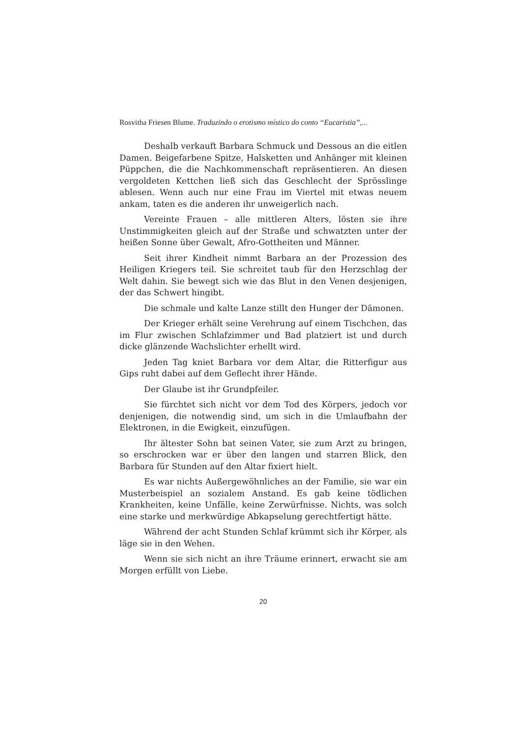Rosvitha Friesen Blume. Traduzindo o erotismo místico do conto “Eucaristia”,...
Deshalb verkauft Barbara Schmuck und Dessous an die eitlen Damen. Beigefarbene Spitze, Halsketten und Anhänger mit kleinen Püppchen, die die Nachkommenschaft repräsentieren. An diesen vergoldeten Kettchen ließ sich das Geschlecht der Sprösslinge ablesen. Wenn auch nur eine Frau im Viertel mit etwas neuem ankam, taten es die anderen ihr unweigerlich nach.
Vereinte Frauen – alle mittleren Alters, lösten sie ihre Unstimmigkeiten gleich auf der Straße und schwatzten unter der heißen Sonne über Gewalt, Afro-Gottheiten und Männer.
Seit ihrer Kindheit nimmt Barbara an der Prozession des Heiligen Kriegers teil. Sie schreitet taub für den Herzschlag der Welt dahin. Sie bewegt sich wie das Blut in den Venen desjenigen, der das Schwert hingibt.
Die schmale und kalte Lanze stillt den Hunger der Dämonen.
Der Krieger erhält seine Verehrung auf einem Tischchen, das im Flur zwischen Schlafzimmer und Bad platziert ist und durch dicke glänzende Wachslichter erhellt wird.
Jeden Tag kniet Barbara vor dem Altar, die Ritterfigur aus Gips ruht dabei auf dem Geflecht ihrer Hände.
Der Glaube ist ihr Grundpfeiler.
Sie fürchtet sich nicht vor dem Tod des Körpers, jedoch vor denjenigen, die notwendig sind, um sich in die Umlaufbahn der Elektronen, in die Ewigkeit, einzufügen.
Ihr ältester Sohn bat seinen Vater, sie zum Arzt zu bringen, so erschrocken war er über den langen und starren Blick, den Barbara für Stunden auf den Altar fixiert hielt.
Es war nichts Außergewöhnliches an der Familie, sie war ein Musterbeispiel an sozialem Anstand. Es gab keine tödlichen Krankheiten, keine Unfälle, keine Zerwürfnisse. Nichts, was solch eine starke und merkwürdige Abkapselung gerechtfertigt hätte.
Während der acht Stunden Schlaf krümmt sich ihr Körper, als läge sie in den Wehen.
Wenn sie sich nicht an ihre Träume erinnert, erwacht sie am Morgen erfüllt von Liebe.
20